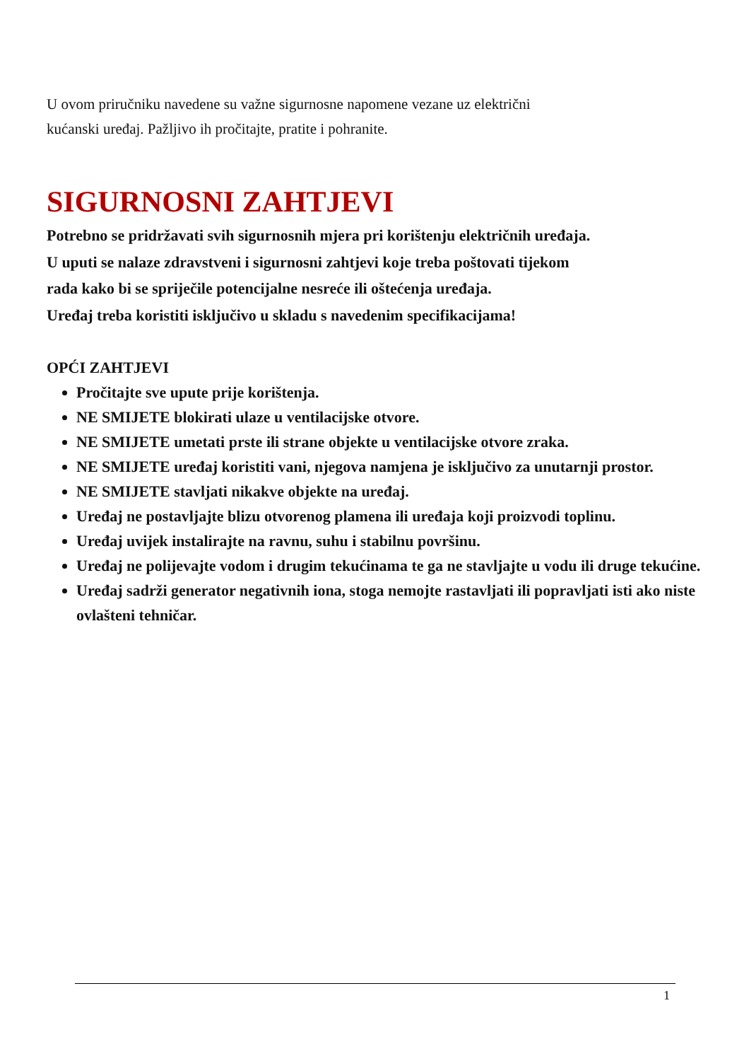U ovom priručniku navedene su važne sigurnosne napomene vezane uz električni
kućanski uređaj. Pažljivo ih pročitajte, pratite i pohranite.
SIGURNOSNI ZAHTJEVI
Potrebno se pridržavati svih sigurnosnih mjera pri korištenju električnih uređaja.
U uputi se nalaze zdravstveni i sigurnosni zahtjevi koje treba poštovati tijekom
rada kako bi se spriječile potencijalne nesreće ili oštećenja uređaja.
Uređaj treba koristiti isključivo u skladu s navedenim specifikacijama!
OPĆI ZAHTJEVI
Pročitajte sve upute prije korištenja.
NE SMIJETE blokirati ulaze u ventilacijske otvore.
NE SMIJETE umetati prste ili strane objekte u ventilacijske otvore zraka.
NE SMIJETE uređaj koristiti vani, njegova namjena je isključivo za unutarnji prostor.
NE SMIJETE stavljati nikakve objekte na uređaj.
Uređaj ne postavljajte blizu otvorenog plamena ili uređaja koji proizvodi toplinu.
Uređaj uvijek instalirajte na ravnu, suhu i stabilnu površinu.
Uređaj ne polijevajte vodom i drugim tekućinama te ga ne stavljajte u vodu ili druge tekućine.
Uređaj sadrži generator negativnih iona, stoga nemojte rastavljati ili popravljati isti ako niste ovlašteni tehničar.
1